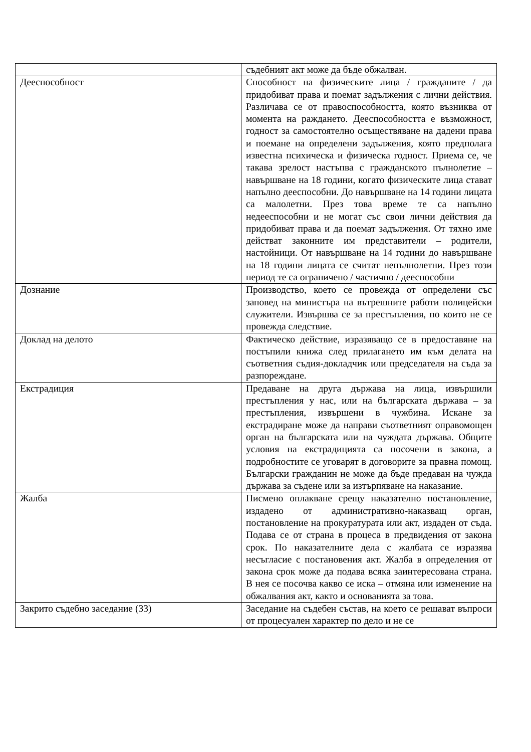| | съдебният акт може да бъде обжалван. |
| Дееспособност | Способност на физическите лица / гражданите / да придобиват права и поемат задължения с лични действия. Различава се от правоспособността, която възниква от момента на раждането. Дееспособността е възможност, годност за самостоятелно осъществяване на дадени права и поемане на определени задължения, която предполага известна психическа и физическа годност. Приема се, че такава зрелост настъпва с гражданското пълнолетие – навършване на 18 години, когато физическите лица стават напълно дееспособни. До навършване на 14 години лицата са малолетни. През това време те са напълно недееспособни и не могат със свои лични действия да придобиват права и да поемат задължения. От тяхно име действат законните им представители – родители, настойници. От навършване на 14 години до навършване на 18 години лицата се считат непълнолетни. През този период те са ограничено / частично / дееспособни |
| Дознание | Производство, което се провежда от определени със заповед на министъра на вътрешните работи полицейски служители. Извършва се за престъпления, по които не се провежда следствие. |
| Доклад на делото | Фактическо действие, изразяващо се в предоставяне на постъпили книжа след прилагането им към делата на съответния съдия-докладчик или председателя на съда за разпореждане. |
| Екстрадиция | Предаване на друга държава на лица, извършили престъпления у нас, или на българската държава – за престъпления, извършени в чужбина. Искане за екстрадиране може да направи съответният оправомощен орган на българската или на чуждата държава. Общите условия на екстрадицията са посочени в закона, а подробностите се уговарят в договорите за правна помощ. Български гражданин не може да бъде предаван на чужда държава за съдене или за изтърпяване на наказание. |
| Жалба | Писмено оплакване срещу наказателно постановление, издадено от административно-наказващ орган, постановление на прокуратурата или акт, издаден от съда. Подава се от страна в процеса в предвидения от закона срок. По наказателните дела с жалбата се изразява несъгласие с постановения акт. Жалба в определения от закона срок може да подава всяка заинтересована страна. В нея се посочва какво се иска – отмяна или изменение на обжалвания акт, както и основанията за това. |
| Закрито съдебно заседание (ЗЗ) | Заседание на съдебен състав, на което се решават въпроси от процесуален характер по дело и не се |